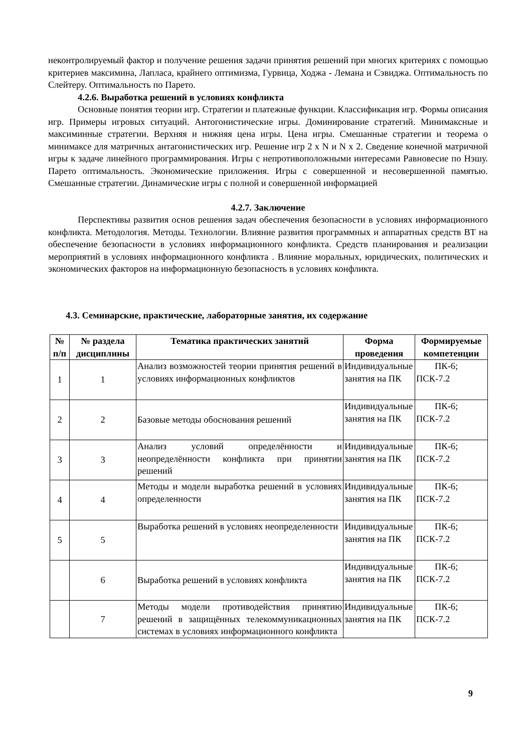неконтролируемый фактор и получение решения задачи принятия решений при многих критериях с помощью критериев максимина, Лапласа, крайнего оптимизма, Гурвица, Ходжа - Лемана и Сэвиджа. Оптимальность по Слейтеру. Оптимальность по Парето.
4.2.6. Выработка решений в условиях конфликта
Основные понятия теории игр. Стратегии и платежные функции. Классификация игр. Формы описания игр. Примеры игровых ситуаций. Антогонистические игры. Доминирование стратегий. Минимаксные и максиминные стратегии. Верхняя и нижняя цена игры. Цена игры. Смешанные стратегии и теорема о минимаксе для матричных антагонистических игр. Решение игр 2 х N и N х 2. Сведение конечной матричной игры к задаче линейного программирования. Игры с непротивоположными интересами Равновесие по Нэшу. Парето оптимальность. Экономические приложения. Игры с совершенной и несовершенной памятью. Смешанные стратегии. Динамические игры с полной и совершенной информацией
4.2.7. Заключение
Перспективы развития основ решения задач обеспечения безопасности в условиях информационного конфликта. Методология. Методы. Технологии. Влияние развития программных и аппаратных средств ВТ на обеспечение безопасности в условиях информационного конфликта. Средств планирования и реализации мероприятий в условиях информационного конфликта . Влияние моральных, юридических, политических и экономических факторов на информационную безопасность в условиях конфликта.
4.3. Семинарские, практические, лабораторные занятия, их содержание
| № п/п | № раздела дисциплины | Тематика практических занятий | Форма проведения | Формируемые компетенции |
| --- | --- | --- | --- | --- |
| 1 | 1 | Анализ возможностей теории принятия решений в условиях информационных конфликтов | Индивидуальные занятия на ПК | ПК-6; ПСК-7.2 |
| 2 | 2 | Базовые методы обоснования решений | Индивидуальные занятия на ПК | ПК-6; ПСК-7.2 |
| 3 | 3 | Анализ условий определённости и неопределённости конфликта при принятии решений | Индивидуальные занятия на ПК | ПК-6; ПСК-7.2 |
| 4 | 4 | Методы и модели выработка решений в условиях определенности | Индивидуальные занятия на ПК | ПК-6; ПСК-7.2 |
| 5 | 5 | Выработка решений в условиях неопределенности | Индивидуальные занятия на ПК | ПК-6; ПСК-7.2 |
| | 6 | Выработка решений в условиях конфликта | Индивидуальные занятия на ПК | ПК-6; ПСК-7.2 |
| | 7 | Методы модели противодействия принятию решений в защищённых телекоммуникационных системах в условиях информационного конфликта | Индивидуальные занятия на ПК | ПК-6; ПСК-7.2 |
9